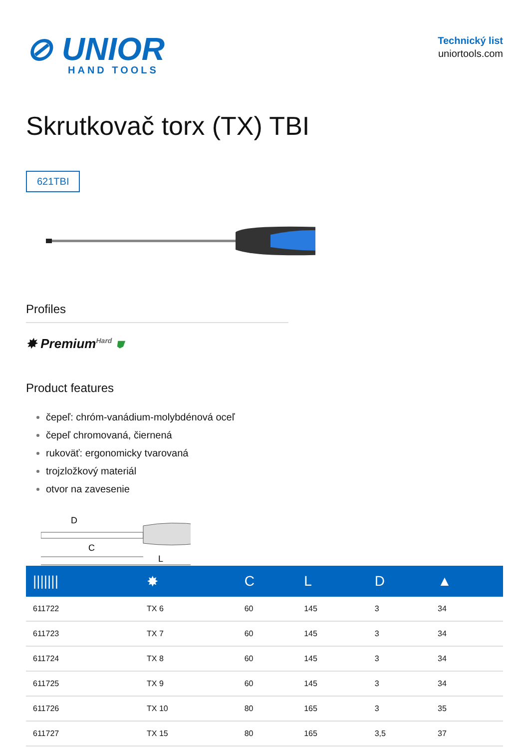⊘ UNIOR
HAND TOOLS
Technický list
uniortools.com
Skrutkovač torx (TX) TBI
621TBI
Profiles
✸ Premium<sup>Hard</sup> ⛊
Product features
čepeľ: chróm-vanádium-molybdénová oceľ
čepeľ chromovaná, čiernená
rukoväť: ergonomicky tvarovaná
trojzložkový materiál
otvor na zavesenie
D
C
L
| /////// | ✸ | C | L | D | ▲ |
| --- | --- | --- | --- | --- | --- |
| 611722 | TX 6 | 60 | 145 | 3 | 34 |
| 611723 | TX 7 | 60 | 145 | 3 | 34 |
| 611724 | TX 8 | 60 | 145 | 3 | 34 |
| 611725 | TX 9 | 60 | 145 | 3 | 34 |
| 611726 | TX 10 | 80 | 165 | 3 | 35 |
| 611727 | TX 15 | 80 | 165 | 3,5 | 37 |